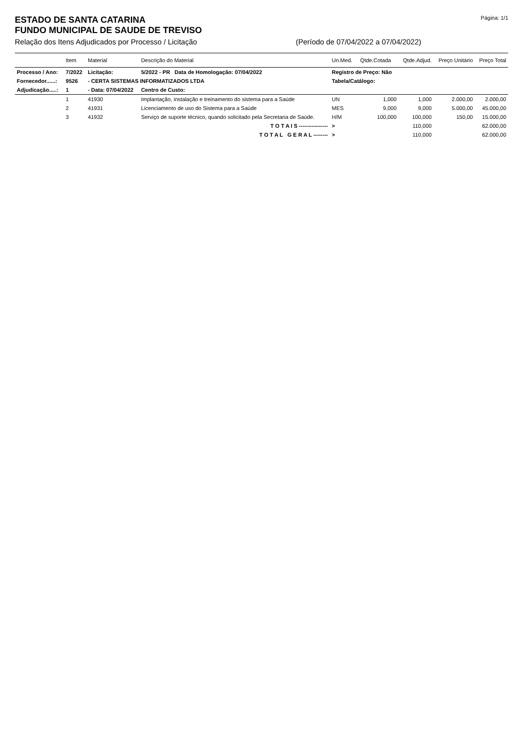ESTADO DE SANTA CATARINA
FUNDO MUNICIPAL DE SAUDE DE TREVISO
Página: 1/1
Relação dos Itens Adjudicados por Processo / Licitação (Período de 07/04/2022 a 07/04/2022)
| | Item | Material | Descrição do Material | Un.Med. | Qtde.Cotada | Qtde.Adjud. | Preço Unitário | Preço Total |
| --- | --- | --- | --- | --- | --- | --- | --- | --- |
| Processo / Ano: | 7/2022 | Licitação: | 5/2022 - PR Data de Homologação: 07/04/2022 | Registro de Preço: Não | | | | |
| Fornecedor......: | 9526 | - CERTA SISTEMAS INFORMATIZADOS LTDA | | Tabela/Catálogo: | | | | |
| Adjudicação.....: | 1 | - Data: 07/04/2022 | Centro de Custo: | | | | | |
| | 1 | 41930 | Implantação, instalação e treinamento do sistema para a Saúde | UN | 1,000 | 1,000 | 2.000,00 | 2.000,00 |
| | 2 | 41931 | Licenciamento de uso do Sistema para a Saúde | MES | 9,000 | 9,000 | 5.000,00 | 45.000,00 |
| | 3 | 41932 | Serviço de suporte técnico, quando solicitado pela Secretaria de Saúde. | H/M | 100,000 | 100,000 | 150,00 | 15.000,00 |
| | | | T O T A I S ---------------- | > | | 110,000 | | 62.000,00 |
| | | | T O T A L G E R A L -------- | > | | 110,000 | | 62.000,00 |